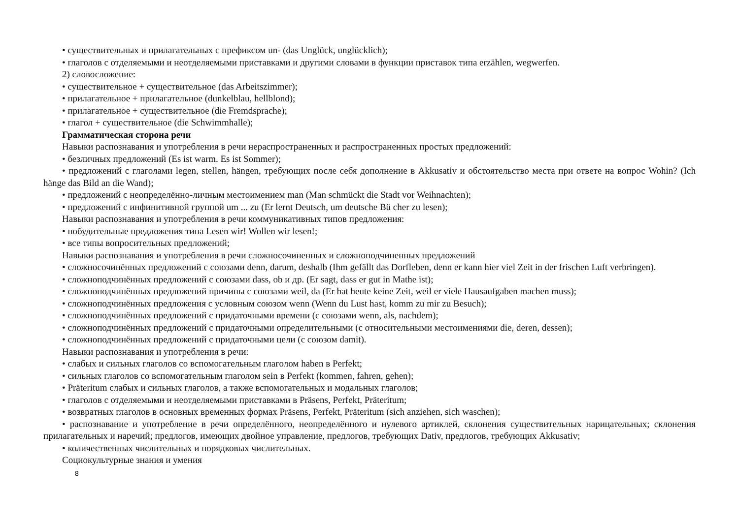• существительных и прилагательных с префиксом un- (das Unglück, unglücklich);
• глаголов с отделяемыми и неотделяемыми приставками и другими словами в функции приставок типа erzählen, wegwerfen.
2) словосложение:
• существительное + существительное (das Arbeitszimmer);
• прилагательное + прилагательное (dunkelblau, hellblond);
• прилагательное + существительное (die Fremdsprache);
• глагол + существительное (die Schwimmhalle);
Грамматическая сторона речи
Навыки распознавания и употребления в речи нераспространенных и распространенных простых предложений:
• безличных предложений (Es ist warm. Es ist Sommer);
• предложений с глаголами legen, stellen, hängen, требующих после себя дополнение в Akkusativ и обстоятельство места при ответе на вопрос Wohin? (Ich hänge das Bild an die Wand);
• предложений с неопределённо-личным местоимением man (Man schmückt die Stadt vor Weihnachten);
• предложений с инфинитивной группой um ... zu (Er lernt Deutsch, um deutsche Bü cher zu lesen);
Навыки распознавания и употребления в речи коммуникативных типов предложения:
• побудительные предложения типа Lesen wir! Wollen wir lesen!;
• все типы вопросительных предложений;
Навыки распознавания и употребления в речи сложносочиненных и сложноподчиненных предложений
• сложносочинённых предложений с союзами denn, darum, deshalb (Ihm gefällt das Dorfleben, denn er kann hier viel Zeit in der frischen Luft verbringen).
• сложноподчинённых предложений с союзами dass, ob и др. (Er sagt, dass er gut in Mathe ist);
• сложноподчинённых предложений причины с союзами weil, da (Er hat heute keine Zeit, weil er viele Hausaufgaben machen muss);
• сложноподчинённых предложения с условным союзом wenn (Wenn du Lust hast, komm zu mir zu Besuch);
• сложноподчинённых предложений с придаточными времени (с союзами wenn, als, nachdem);
• сложноподчинённых предложений с придаточными определительными (с относительными местоимениями die, deren, dessen);
• сложноподчинённых предложений с придаточными цели (с союзом damit).
Навыки распознавания и употребления в речи:
• слабых и сильных глаголов со вспомогательным глаголом haben в Perfekt;
• сильных глаголов со вспомогательным глаголом sein в Perfekt (kommen, fahren, gehen);
• Präteritum слабых и сильных глаголов, а также вспомогательных и модальных глаголов;
• глаголов с отделяемыми и неотделяемыми приставками в Präsens, Perfekt, Präteritum;
• возвратных глаголов в основных временных формах Präsens, Perfekt, Präteritum (sich anziehen, sich waschen);
• распознавание и употребление в речи определённого, неопределённого и нулевого артиклей, склонения существительных нарицательных; склонения прилагательных и наречий; предлогов, имеющих двойное управление, предлогов, требующих Dativ, предлогов, требующих Akkusativ;
• количественных числительных и порядковых числительных.
Социокультурные знания и умения
8